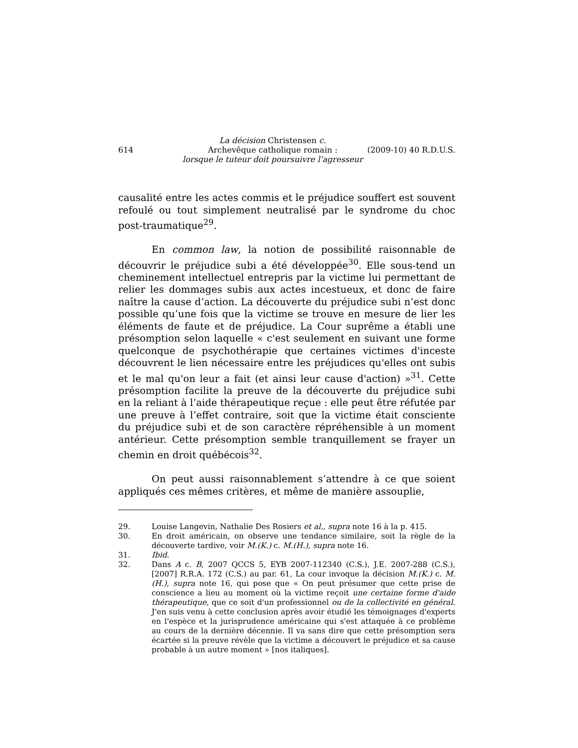614
La décision Christensen c.
Archevêque catholique romain :
lorsque le tuteur doit poursuivre l’agresseur
(2009-10) 40 R.D.U.S.
causalité entre les actes commis et le préjudice souffert est souvent refoulé ou tout simplement neutralisé par le syndrome du choc post-traumatique<sup>29</sup>.
En common law, la notion de possibilité raisonnable de découvrir le préjudice subi a été développée<sup>30</sup>. Elle sous-tend un cheminement intellectuel entrepris par la victime lui permettant de relier les dommages subis aux actes incestueux, et donc de faire naître la cause d’action. La découverte du préjudice subi n’est donc possible qu’une fois que la victime se trouve en mesure de lier les éléments de faute et de préjudice. La Cour suprême a établi une présomption selon laquelle « c'est seulement en suivant une forme quelconque de psychothérapie que certaines victimes d'inceste découvrent le lien nécessaire entre les préjudices qu'elles ont subis et le mal qu'on leur a fait (et ainsi leur cause d'action) »<sup>31</sup>. Cette présomption facilite la preuve de la découverte du préjudice subi en la reliant à l’aide thérapeutique reçue : elle peut être réfutée par une preuve à l’effet contraire, soit que la victime était consciente du préjudice subi et de son caractère répréhensible à un moment antérieur. Cette présomption semble tranquillement se frayer un chemin en droit québécois<sup>32</sup>.
On peut aussi raisonnablement s’attendre à ce que soient appliqués ces mêmes critères, et même de manière assouplie,
29. Louise Langevin, Nathalie Des Rosiers et al., supra note 16 à la p. 415.
30. En droit américain, on observe une tendance similaire, soit la règle de la découverte tardive, voir M.(K.) c. M.(H.), supra note 16.
31. Ibid.
32. Dans A c. B, 2007 QCCS 5, EYB 2007-112340 (C.S.), J.E. 2007-288 (C.S.), [2007] R.R.A. 172 (C.S.) au par. 61, La cour invoque la décision M.(K.) c. M.(H.), supra note 16, qui pose que « On peut présumer que cette prise de conscience a lieu au moment où la victime reçoit une certaine forme d'aide thérapeutique, que ce soit d'un professionnel ou de la collectivité en général. J'en suis venu à cette conclusion après avoir étudié les témoignages d'experts en l'espèce et la jurisprudence américaine qui s'est attaquée à ce problème au cours de la dernière décennie. Il va sans dire que cette présomption sera écartée si la preuve révèle que la victime a découvert le préjudice et sa cause probable à un autre moment » [nos italiques].